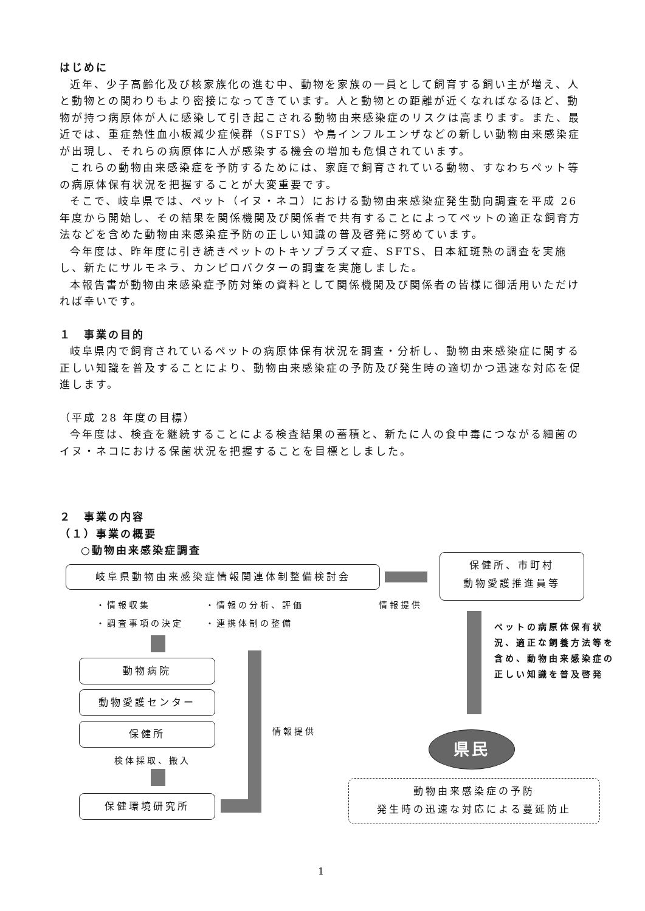はじめに
近年、少子高齢化及び核家族化の進む中、動物を家族の一員として飼育する飼い主が増え、人と動物との関わりもより密接になってきています。人と動物との距離が近くなればなるほど、動物が持つ病原体が人に感染して引き起こされる動物由来感染症のリスクは高まります。また、最近では、重症熱性血小板減少症候群（SFTS）や鳥インフルエンザなどの新しい動物由来感染症が出現し、それらの病原体に人が感染する機会の増加も危惧されています。
これらの動物由来感染症を予防するためには、家庭で飼育されている動物、すなわちペット等の病原体保有状況を把握することが大変重要です。
そこで、岐阜県では、ペット（イヌ・ネコ）における動物由来感染症発生動向調査を平成 26 年度から開始し、その結果を関係機関及び関係者で共有することによってペットの適正な飼育方法などを含めた動物由来感染症予防の正しい知識の普及啓発に努めています。
今年度は、昨年度に引き続きペットのトキソプラズマ症、SFTS、日本紅斑熱の調査を実施し、新たにサルモネラ、カンピロバクターの調査を実施しました。
本報告書が動物由来感染症予防対策の資料として関係機関及び関係者の皆様に御活用いただければ幸いです。
１　事業の目的
岐阜県内で飼育されているペットの病原体保有状況を調査・分析し、動物由来感染症に関する正しい知識を普及することにより、動物由来感染症の予防及び発生時の適切かつ迅速な対応を促進します。
（平成 28 年度の目標）
今年度は、検査を継続することによる検査結果の蓄積と、新たに人の食中毒につながる細菌のイヌ・ネコにおける保菌状況を把握することを目標としました。
２　事業の内容
（１）事業の概要
○動物由来感染症調査
岐阜県動物由来感染症情報関連体制整備検討会
保健所、市町村
動物愛護推進員等
・情報収集 ・情報の分析、評価 情報提供
・調査事項の決定 ・連携体制の整備
ペットの病原体保有状況、適正な飼養方法等を含め、動物由来感染症の正しい知識を普及啓発
動物病院
動物愛護センター
保健所
検体採取、搬入
保健環境研究所
情報提供
県民
動物由来感染症の予防
発生時の迅速な対応による蔓延防止
1